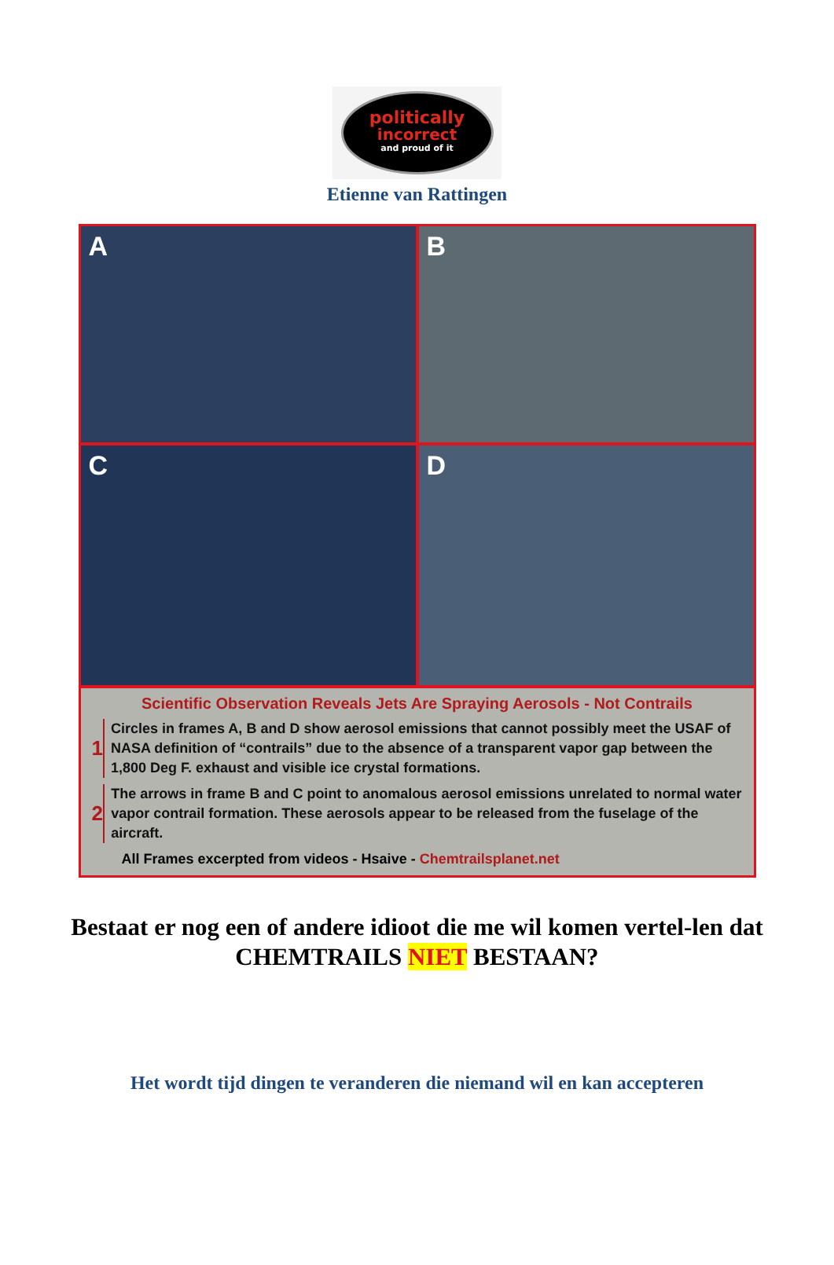politically
incorrect
and proud of it
Etienne van Rattingen
A
B
C
D
Scientific Observation Reveals Jets Are Spraying Aerosols - Not Contrails
1
Circles in frames A, B and D show aerosol emissions that cannot possibly meet the USAF of NASA definition of “contrails” due to the absence of a transparent vapor gap between the 1,800 Deg F. exhaust and visible ice crystal formations.
2
The arrows in frame B and C point to anomalous aerosol emissions unrelated to normal water vapor contrail formation. These aerosols appear to be released from the fuselage of the aircraft.
All Frames excerpted from videos - Hsaive - Chemtrailsplanet.net
Bestaat er nog een of andere idioot die me wil komen vertel-len dat CHEMTRAILS NIET BESTAAN?
Het wordt tijd dingen te veranderen die niemand wil en kan accepteren